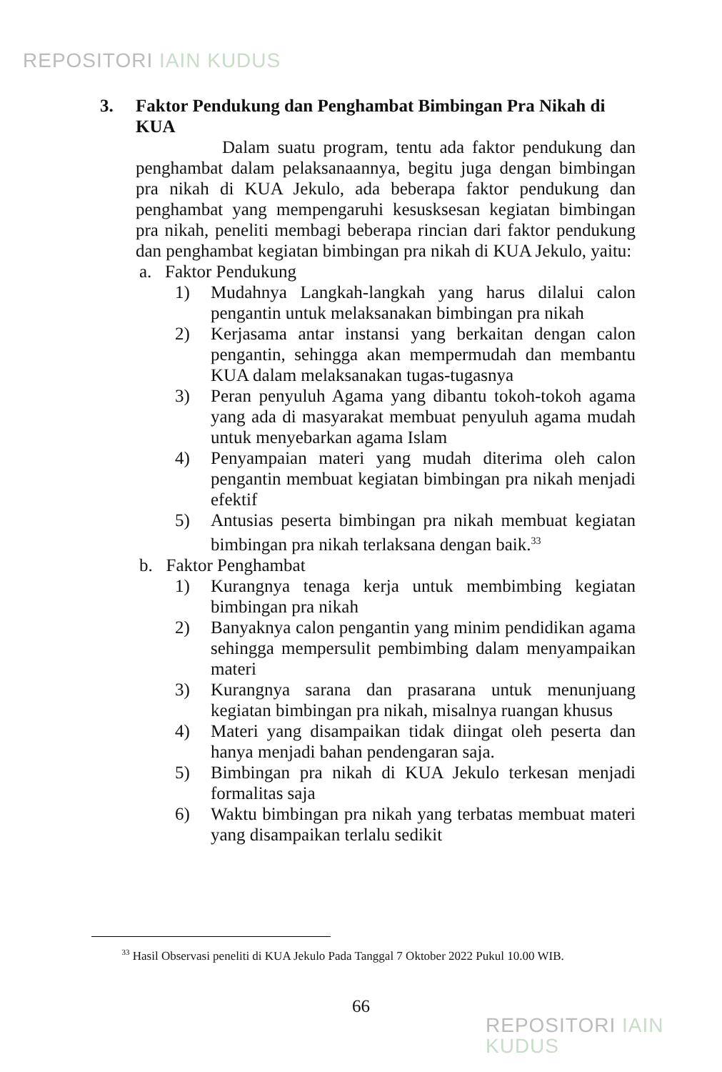REPOSITORI IAIN KUDUS
3. Faktor Pendukung dan Penghambat Bimbingan Pra Nikah di KUA
Dalam suatu program, tentu ada faktor pendukung dan penghambat dalam pelaksanaannya, begitu juga dengan bimbingan pra nikah di KUA Jekulo, ada beberapa faktor pendukung dan penghambat yang mempengaruhi kesusksesan kegiatan bimbingan pra nikah, peneliti membagi beberapa rincian dari faktor pendukung dan penghambat kegiatan bimbingan pra nikah di KUA Jekulo, yaitu:
a. Faktor Pendukung
1) Mudahnya Langkah-langkah yang harus dilalui calon pengantin untuk melaksanakan bimbingan pra nikah
2) Kerjasama antar instansi yang berkaitan dengan calon pengantin, sehingga akan mempermudah dan membantu KUA dalam melaksanakan tugas-tugasnya
3) Peran penyuluh Agama yang dibantu tokoh-tokoh agama yang ada di masyarakat membuat penyuluh agama mudah untuk menyebarkan agama Islam
4) Penyampaian materi yang mudah diterima oleh calon pengantin membuat kegiatan bimbingan pra nikah menjadi efektif
5) Antusias peserta bimbingan pra nikah membuat kegiatan bimbingan pra nikah terlaksana dengan baik.<sup>33</sup>
b. Faktor Penghambat
1) Kurangnya tenaga kerja untuk membimbing kegiatan bimbingan pra nikah
2) Banyaknya calon pengantin yang minim pendidikan agama sehingga mempersulit pembimbing dalam menyampaikan materi
3) Kurangnya sarana dan prasarana untuk menunjuang kegiatan bimbingan pra nikah, misalnya ruangan khusus
4) Materi yang disampaikan tidak diingat oleh peserta dan hanya menjadi bahan pendengaran saja.
5) Bimbingan pra nikah di KUA Jekulo terkesan menjadi formalitas saja
6) Waktu bimbingan pra nikah yang terbatas membuat materi yang disampaikan terlalu sedikit
<sup>33</sup> Hasil Observasi peneliti di KUA Jekulo Pada Tanggal 7 Oktober 2022 Pukul 10.00 WIB.
66
REPOSITORI IAIN KUDUS